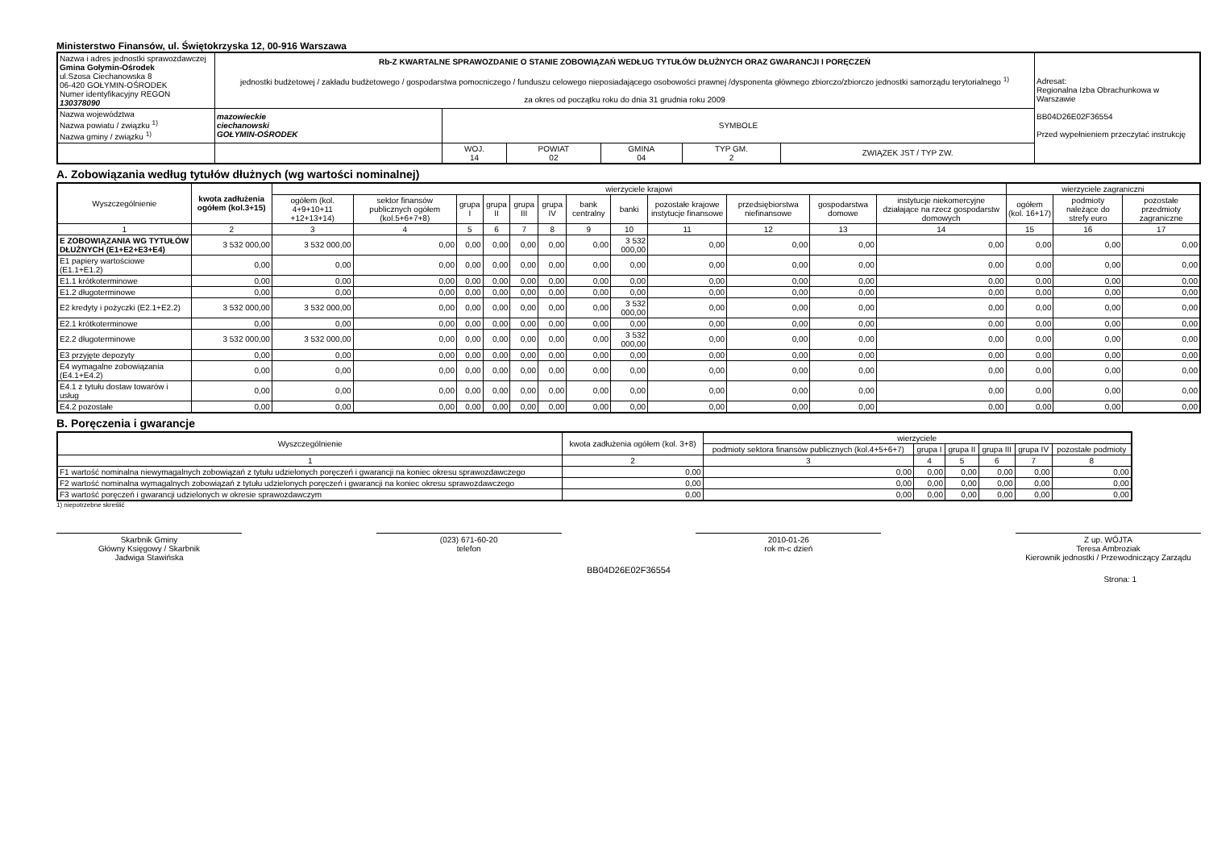Ministerstwo Finansów, ul. Świętokrzyska 12, 00-916 Warszawa
| Nazwa i adres jednostki sprawozdawczej Gmina Gołymin-Ośrodek ul.Szosa Ciechanowska 8 06-420 GOŁYMIN-OŚRODEK Numer identyfikacyjny REGON 130378090 | Rb-Z KWARTALNE SPRAWOZDANIE O STANIE ZOBOWIĄZAŃ WEDŁUG TYTUŁÓW DŁUŻNYCH ORAZ GWARANCJI I PORĘCZEŃ jednostki budżetowej / zakładu budżetowego / gospodarstwa pomocniczego / funduszu celowego nieposiadającego osobowości prawnej /dysponenta głównego zbiorczo/zbiorczo jednostki samorządu terytorialnego <sup>1)</sup> za okres od początku roku do dnia 31 grudnia roku 2009 | | | | | | Adresat: Regionalna Izba Obrachunkowa w Warszawie BB04D26E02F36554 Przed wypełnieniem przeczytać instrukcję |
| Nazwa województwa Nazwa powiatu / związku <sup>1)</sup> Nazwa gminy / związku <sup>1)</sup> | mazowieckie ciechanowski GOŁYMIN-OŚRODEK | SYMBOLE | | | | | |
| | | WOJ. 14 | POWIAT 02 | GMINA 04 | TYP GM. 2 | ZWIĄZEK JST / TYP ZW. | |
A. Zobowiązania według tytułów dłużnych (wg wartości nominalnej)
| Wyszczególnienie | kwota zadłużenia ogółem (kol.3+15) | wierzyciele krajowi | | | | | | | | | | | | wierzyciele zagraniczni | | |
| --- | --- | --- | --- | --- | --- | --- | --- | --- | --- | --- | --- | --- | --- | --- | --- | --- |
| | | ogółem (kol. 4+9+10+11 +12+13+14) | sektor finansów publicznych ogółem (kol.5+6+7+8) | grupa I | grupa II | grupa III | grupa IV | bank centralny | banki | pozostałe krajowe instytucje finansowe | przedsiębiorstwa niefinansowe | gospodarstwa domowe | instytucje niekomercyjne działające na rzecz gospodarstw domowych | ogółem (kol. 16+17) | podmioty należące do strefy euro | pozostałe przedmioty zagraniczne |
| 1 | 2 | 3 | 4 | 5 | 6 | 7 | 8 | 9 | 10 | 11 | 12 | 13 | 14 | 15 | 16 | 17 |
| E ZOBOWIĄZANIA WG TYTUŁÓW DŁUŻNYCH (E1+E2+E3+E4) | 3 532 000,00 | 3 532 000,00 | 0,00 | 0,00 | 0,00 | 0,00 | 0,00 | 0,00 | 3 532 000,00 | 0,00 | 0,00 | 0,00 | 0,00 | 0,00 | 0,00 | 0,00 |
| E1 papiery wartościowe (E1.1+E1.2) | 0,00 | 0,00 | 0,00 | 0,00 | 0,00 | 0,00 | 0,00 | 0,00 | 0,00 | 0,00 | 0,00 | 0,00 | 0,00 | 0,00 | 0,00 | 0,00 |
| E1.1 krótkoterminowe | 0,00 | 0,00 | 0,00 | 0,00 | 0,00 | 0,00 | 0,00 | 0,00 | 0,00 | 0,00 | 0,00 | 0,00 | 0,00 | 0,00 | 0,00 | 0,00 |
| E1.2 długoterminowe | 0,00 | 0,00 | 0,00 | 0,00 | 0,00 | 0,00 | 0,00 | 0,00 | 0,00 | 0,00 | 0,00 | 0,00 | 0,00 | 0,00 | 0,00 | 0,00 |
| E2 kredyty i pożyczki (E2.1+E2.2) | 3 532 000,00 | 3 532 000,00 | 0,00 | 0,00 | 0,00 | 0,00 | 0,00 | 0,00 | 3 532 000,00 | 0,00 | 0,00 | 0,00 | 0,00 | 0,00 | 0,00 | 0,00 |
| E2.1 krótkoterminowe | 0,00 | 0,00 | 0,00 | 0,00 | 0,00 | 0,00 | 0,00 | 0,00 | 0,00 | 0,00 | 0,00 | 0,00 | 0,00 | 0,00 | 0,00 | 0,00 |
| E2.2 długoterminowe | 3 532 000,00 | 3 532 000,00 | 0,00 | 0,00 | 0,00 | 0,00 | 0,00 | 0,00 | 3 532 000,00 | 0,00 | 0,00 | 0,00 | 0,00 | 0,00 | 0,00 | 0,00 |
| E3 przyjęte depozyty | 0,00 | 0,00 | 0,00 | 0,00 | 0,00 | 0,00 | 0,00 | 0,00 | 0,00 | 0,00 | 0,00 | 0,00 | 0,00 | 0,00 | 0,00 | 0,00 |
| E4 wymagalne zobowiązania (E4.1+E4.2) | 0,00 | 0,00 | 0,00 | 0,00 | 0,00 | 0,00 | 0,00 | 0,00 | 0,00 | 0,00 | 0,00 | 0,00 | 0,00 | 0,00 | 0,00 | 0,00 |
| E4.1 z tytułu dostaw towarów i usług | 0,00 | 0,00 | 0,00 | 0,00 | 0,00 | 0,00 | 0,00 | 0,00 | 0,00 | 0,00 | 0,00 | 0,00 | 0,00 | 0,00 | 0,00 | 0,00 |
| E4.2 pozostałe | 0,00 | 0,00 | 0,00 | 0,00 | 0,00 | 0,00 | 0,00 | 0,00 | 0,00 | 0,00 | 0,00 | 0,00 | 0,00 | 0,00 | 0,00 | 0,00 |
B. Poręczenia i gwarancje
| Wyszczególnienie | kwota zadłużenia ogółem (kol. 3+8) | wierzyciele | | | | | |
| --- | --- | --- | --- | --- | --- | --- | --- |
| | | podmioty sektora finansów publicznych (kol.4+5+6+7) | grupa I | grupa II | grupa III | grupa IV | pozostałe podmioty |
| 1 | 2 | 3 | 4 | 5 | 6 | 7 | 8 |
| F1 wartość nominalna niewymagalnych zobowiązań z tytułu udzielonych poręczeń i gwarancji na koniec okresu sprawozdawczego | 0,00 | 0,00 | 0,00 | 0,00 | 0,00 | 0,00 | 0,00 |
| F2 wartość nominalna wymagalnych zobowiązań z tytułu udzielonych poręczeń i gwarancji na koniec okresu sprawozdawczego | 0,00 | 0,00 | 0,00 | 0,00 | 0,00 | 0,00 | 0,00 |
| F3 wartość poręczeń i gwarancji udzielonych w okresie sprawozdawczym | 0,00 | 0,00 | 0,00 | 0,00 | 0,00 | 0,00 | 0,00 |
1) niepotrzebne skreślić
Skarbnik Gminy
Główny Księgowy / Skarbnik
Jadwiga Stawińska
(023) 671-60-20
telefon
2010-01-26
rok m-c dzień
Z up. WÓJTA
Teresa Ambroziak
Kierownik jednostki / Przewodniczący Zarządu
BB04D26E02F36554
Strona: 1